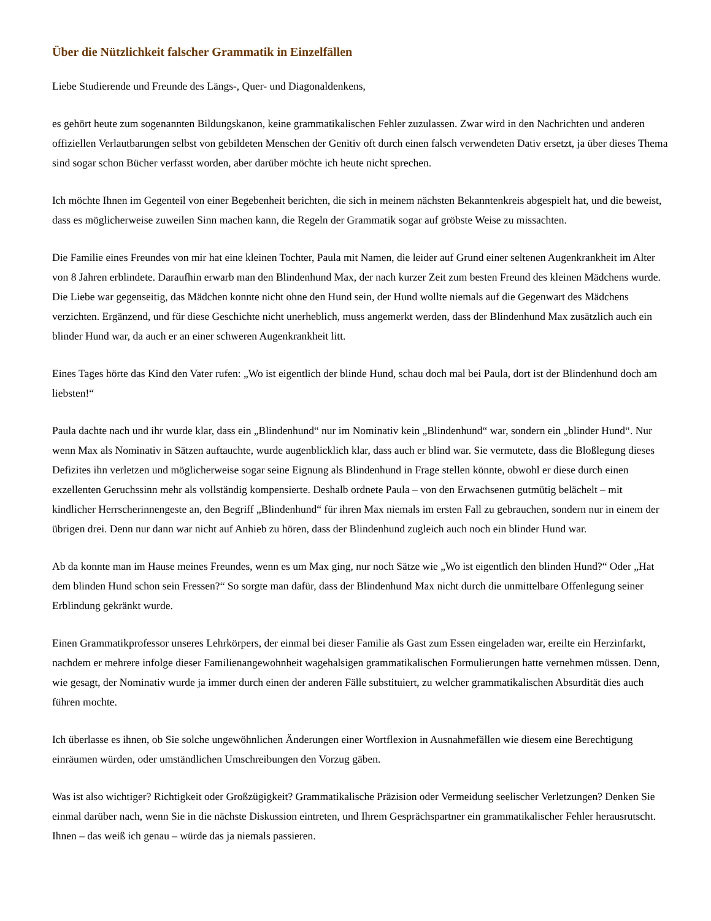Über die Nützlichkeit falscher Grammatik in Einzelfällen
Liebe Studierende und Freunde des Längs-, Quer- und Diagonaldenkens,
es gehört heute zum sogenannten Bildungskanon, keine grammatikalischen Fehler zuzulassen. Zwar wird in den Nachrichten und anderen offiziellen Verlautbarungen selbst von gebildeten Menschen der Genitiv oft durch einen falsch verwendeten Dativ ersetzt, ja über dieses Thema sind sogar schon Bücher verfasst worden, aber darüber möchte ich heute nicht sprechen.
Ich möchte Ihnen im Gegenteil von einer Begebenheit berichten, die sich in meinem nächsten Bekanntenkreis abgespielt hat, und die beweist, dass es möglicherweise zuweilen Sinn machen kann, die Regeln der Grammatik sogar auf gröbste Weise zu missachten.
Die Familie eines Freundes von mir hat eine kleinen Tochter, Paula mit Namen, die leider auf Grund einer seltenen Augenkrankheit im Alter von 8 Jahren erblindete. Daraufhin erwarb man den Blindenhund Max, der nach kurzer Zeit zum besten Freund des kleinen Mädchens wurde. Die Liebe war gegenseitig, das Mädchen konnte nicht ohne den Hund sein, der Hund wollte niemals auf die Gegenwart des Mädchens verzichten. Ergänzend, und für diese Geschichte nicht unerheblich, muss angemerkt werden, dass der Blindenhund Max zusätzlich auch ein blinder Hund war, da auch er an einer schweren Augenkrankheit litt.
Eines Tages hörte das Kind den Vater rufen: „Wo ist eigentlich der blinde Hund, schau doch mal bei Paula, dort ist der Blindenhund doch am liebsten!“
Paula dachte nach und ihr wurde klar, dass ein „Blindenhund“ nur im Nominativ kein „Blindenhund“ war, sondern ein „blinder Hund“. Nur wenn Max als Nominativ in Sätzen auftauchte, wurde augenblicklich klar, dass auch er blind war. Sie vermutete, dass die Bloßlegung dieses Defizites ihn verletzen und möglicherweise sogar seine Eignung als Blindenhund in Frage stellen könnte, obwohl er diese durch einen exzellenten Geruchssinn mehr als vollständig kompensierte. Deshalb ordnete Paula – von den Erwachsenen gutmütig belächelt – mit kindlicher Herrscherinnengeste an, den Begriff „Blindenhund“ für ihren Max niemals im ersten Fall zu gebrauchen, sondern nur in einem der übrigen drei. Denn nur dann war nicht auf Anhieb zu hören, dass der Blindenhund zugleich auch noch ein blinder Hund war.
Ab da konnte man im Hause meines Freundes, wenn es um Max ging, nur noch Sätze wie „Wo ist eigentlich den blinden Hund?“ Oder „Hat dem blinden Hund schon sein Fressen?“ So sorgte man dafür, dass der Blindenhund Max nicht durch die unmittelbare Offenlegung seiner Erblindung gekränkt wurde.
Einen Grammatikprofessor unseres Lehrkörpers, der einmal bei dieser Familie als Gast zum Essen eingeladen war, ereilte ein Herzinfarkt, nachdem er mehrere infolge dieser Familienangewohnheit wagehalsigen grammatikalischen Formulierungen hatte vernehmen müssen. Denn, wie gesagt, der Nominativ wurde ja immer durch einen der anderen Fälle substituiert, zu welcher grammatikalischen Absurdität dies auch führen mochte.
Ich überlasse es ihnen, ob Sie solche ungewöhnlichen Änderungen einer Wortflexion in Ausnahmefällen wie diesem eine Berechtigung einräumen würden, oder umständlichen Umschreibungen den Vorzug gäben.
Was ist also wichtiger? Richtigkeit oder Großzügigkeit? Grammatikalische Präzision oder Vermeidung seelischer Verletzungen? Denken Sie einmal darüber nach, wenn Sie in die nächste Diskussion eintreten, und Ihrem Gesprächspartner ein grammatikalischer Fehler herausrutscht. Ihnen – das weiß ich genau – würde das ja niemals passieren.